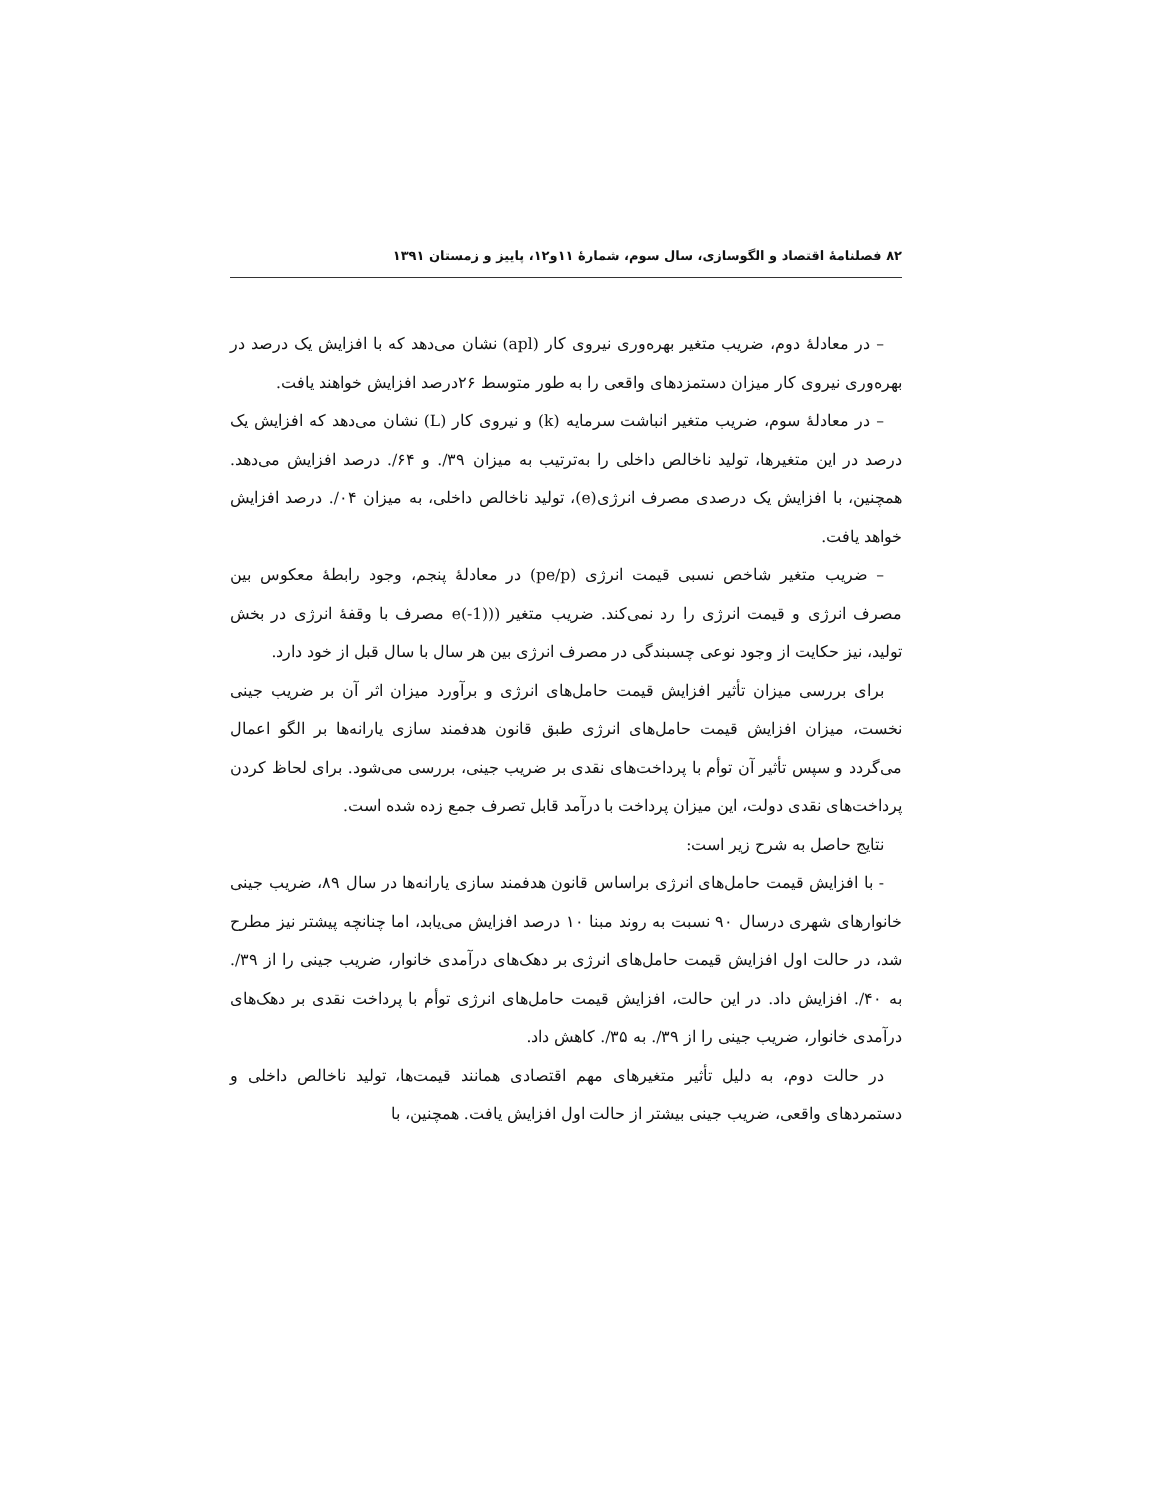۸۲ فصلنامهٔ اقتصاد و الگوسازی، سال سوم، شمارهٔ ۱۱و۱۲، پاییز و زمستان ۱۳۹۱
– در معادلهٔ دوم، ضریب متغیر بهره‌وری نیروی کار (apl) نشان می‌دهد که با افزایش یک درصد در بهره‌وری نیروی کار میزان دستمزدهای واقعی را به طور متوسط ۲۶درصد افزایش خواهند یافت.
– در معادلهٔ سوم، ضریب متغیر انباشت سرمایه (k) و نیروی کار (L) نشان می‌دهد که افزایش یک درصد در این متغیرها، تولید ناخالص داخلی را به‌ترتیب به میزان ۳۹/. و ۶۴/. درصد افزایش می‌دهد. همچنین، با افزایش یک درصدی مصرف انرژی(e)، تولید ناخالص داخلی، به میزان ۰۴/. درصد افزایش خواهد یافت.
– ضریب متغیر شاخص نسبی قیمت انرژی (pe/p) در معادلهٔ پنجم، وجود رابطهٔ معکوس بین مصرف انرژی و قیمت انرژی را رد نمی‌کند. ضریب متغیر ((e(-1) مصرف با وقفهٔ انرژی در بخش تولید، نیز حکایت از وجود نوعی چسبندگی در مصرف انرژی بین هر سال با سال قبل از خود دارد.
برای بررسی میزان تأثیر افزایش قیمت حامل‌های انرژی و برآورد میزان اثر آن بر ضریب جینی نخست، میزان افزایش قیمت حامل‌های انرژی طبق قانون هدفمند سازی یارانه‌ها بر الگو اعمال می‌گردد و سپس تأثیر آن توأم با پرداخت‌های نقدی بر ضریب جینی، بررسی می‌شود. برای لحاظ کردن پرداخت‌های نقدی دولت، این میزان پرداخت با درآمد قابل تصرف جمع زده شده است.
نتایج حاصل به شرح زیر است:
- با افزایش قیمت حامل‌های انرژی براساس قانون هدفمند سازی یارانه‌ها در سال ۸۹، ضریب جینی خانوارهای شهری درسال ۹۰ نسبت به روند مبنا ۱۰ درصد افزایش می‌یابد، اما چنانچه پیشتر نیز مطرح شد، در حالت اول افزایش قیمت حامل‌های انرژی بر دهک‌های درآمدی خانوار، ضریب جینی را از ۳۹/. به ۴۰/. افزایش داد. در این حالت، افزایش قیمت حامل‌های انرژی توأم با پرداخت نقدی بر دهک‌های درآمدی خانوار، ضریب جینی را از ۳۹/. به ۳۵/. کاهش داد.
در حالت دوم، به دلیل تأثیر متغیرهای مهم اقتصادی همانند قیمت‌ها، تولید ناخالص داخلی و دستمردهای واقعی، ضریب جینی بیشتر از حالت اول افزایش یافت. همچنین، با